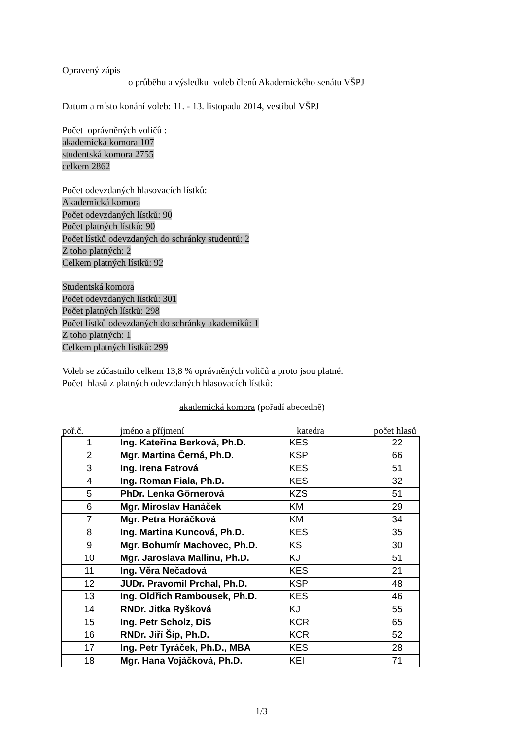Opravený zápis
o průběhu a výsledku voleb členů Akademického senátu VŠPJ
Datum a místo konání voleb: 11. - 13. listopadu 2014, vestibul VŠPJ
Počet oprávněných voličů :
akademická komora 107
studentská komora 2755
celkem 2862
Počet odevzdaných hlasovacích lístků:
Akademická komora
Počet odevzdaných lístků: 90
Počet platných lístků: 90
Počet lístků odevzdaných do schránky studentů: 2
Z toho platných: 2
Celkem platných lístků: 92
Studentská komora
Počet odevzdaných lístků: 301
Počet platných lístků: 298
Počet lístků odevzdaných do schránky akademiků: 1
Z toho platných: 1
Celkem platných lístků: 299
Voleb se zúčastnilo celkem 13,8 % oprávněných voličů a proto jsou platné.
Počet hlasů z platných odevzdaných hlasovacích lístků:
akademická komora (pořadí abecedně)
poř.č. jméno a příjmení katedra počet hlasů
| 1 | Ing. Kateřina Berková, Ph.D. | KES | 22 |
| 2 | Mgr. Martina Černá, Ph.D. | KSP | 66 |
| 3 | Ing. Irena Fatrová | KES | 51 |
| 4 | Ing. Roman Fiala, Ph.D. | KES | 32 |
| 5 | PhDr. Lenka Görnerová | KZS | 51 |
| 6 | Mgr. Miroslav Hanáček | KM | 29 |
| 7 | Mgr. Petra Horáčková | KM | 34 |
| 8 | Ing. Martina Kuncová, Ph.D. | KES | 35 |
| 9 | Mgr. Bohumír Machovec, Ph.D. | KS | 30 |
| 10 | Mgr. Jaroslava Mallinu, Ph.D. | KJ | 51 |
| 11 | Ing. Věra Nečadová | KES | 21 |
| 12 | JUDr. Pravomil Prchal, Ph.D. | KSP | 48 |
| 13 | Ing. Oldřich Rambousek, Ph.D. | KES | 46 |
| 14 | RNDr. Jitka Ryšková | KJ | 55 |
| 15 | Ing. Petr Scholz, DiS | KCR | 65 |
| 16 | RNDr. Jiří Šíp, Ph.D. | KCR | 52 |
| 17 | Ing. Petr Tyráček, Ph.D., MBA | KES | 28 |
| 18 | Mgr. Hana Vojáčková, Ph.D. | KEI | 71 |
1/3